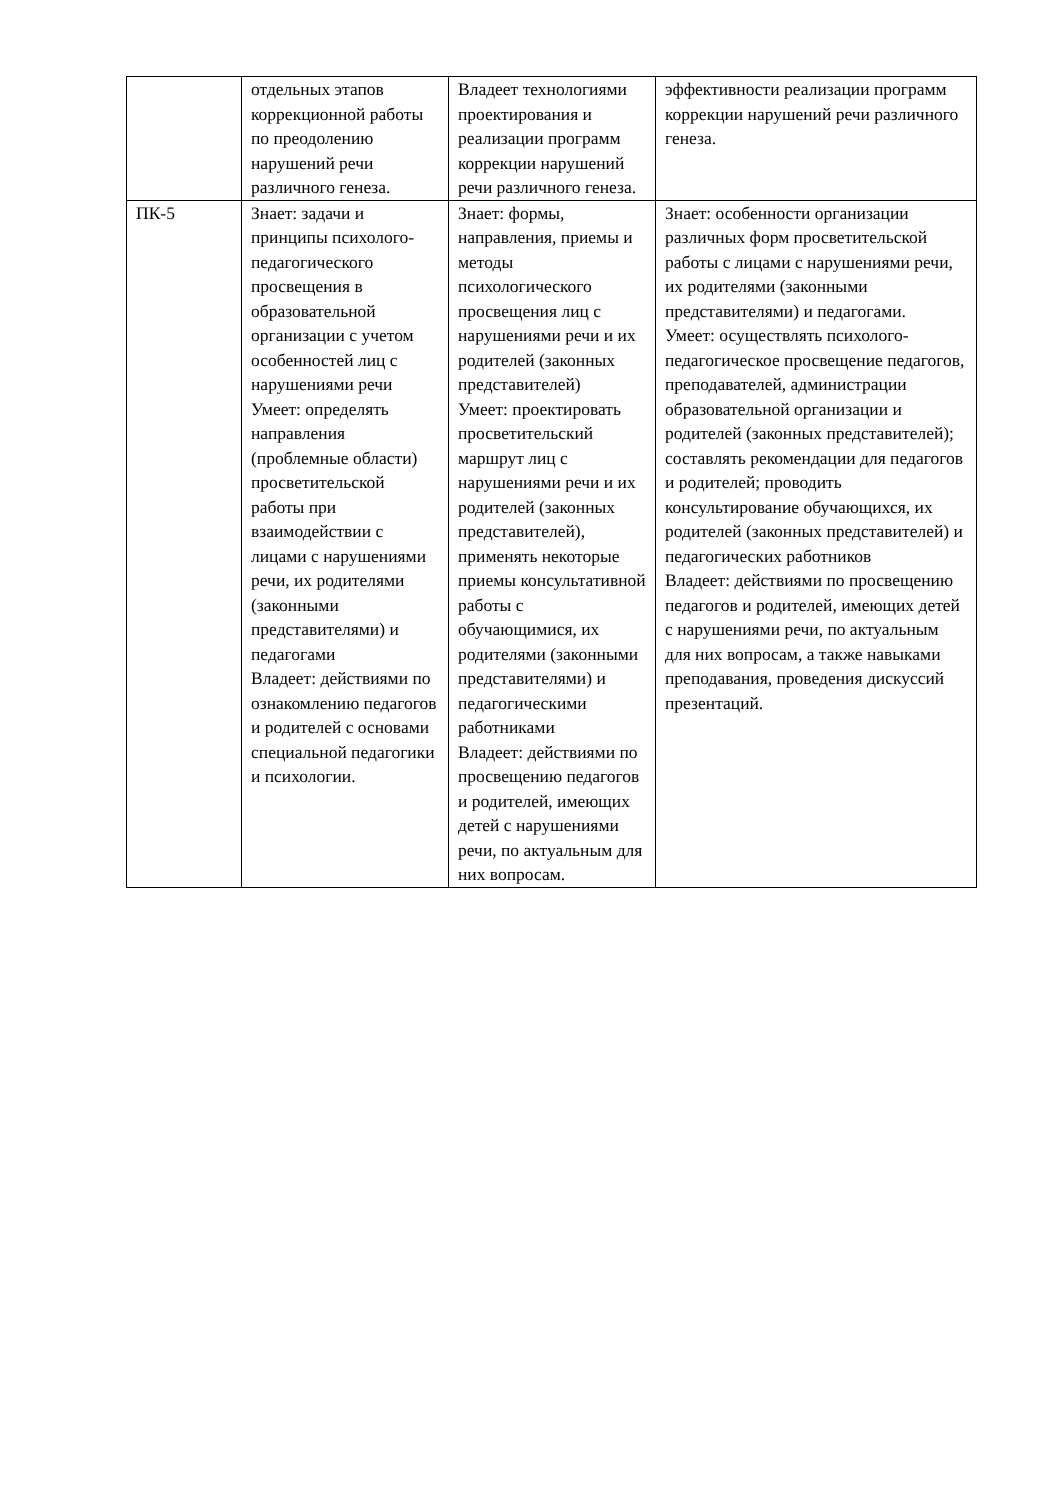| | отдельных этапов коррекционной работы по преодолению нарушений речи различного генеза. | Владеет технологиями проектирования и реализации программ коррекции нарушений речи различного генеза. | эффективности реализации программ коррекции нарушений речи различного генеза. |
| ПК-5 | Знает: задачи и принципы психолого-педагогического просвещения в образовательной организации с учетом особенностей лиц с нарушениями речи Умеет: определять направления (проблемные области) просветительской работы при взаимодействии с лицами с нарушениями речи, их родителями (законными представителями) и педагогами Владеет: действиями по ознакомлению педагогов и родителей с основами специальной педагогики и психологии. | Знает: формы, направления, приемы и методы психологического просвещения лиц с нарушениями речи и их родителей (законных представителей) Умеет: проектировать просветительский маршрут лиц с нарушениями речи и их родителей (законных представителей), применять некоторые приемы консультативной работы с обучающимися, их родителями (законными представителями) и педагогическими работниками Владеет: действиями по просвещению педагогов и родителей, имеющих детей с нарушениями речи, по актуальным для них вопросам. | Знает: особенности организации различных форм просветительской работы с лицами с нарушениями речи, их родителями (законными представителями) и педагогами. Умеет: осуществлять психолого-педагогическое просвещение педагогов, преподавателей, администрации образовательной организации и родителей (законных представителей); составлять рекомендации для педагогов и родителей; проводить консультирование обучающихся, их родителей (законных представителей) и педагогических работников Владеет: действиями по просвещению педагогов и родителей, имеющих детей с нарушениями речи, по актуальным для них вопросам, а также навыками преподавания, проведения дискуссий презентаций. |